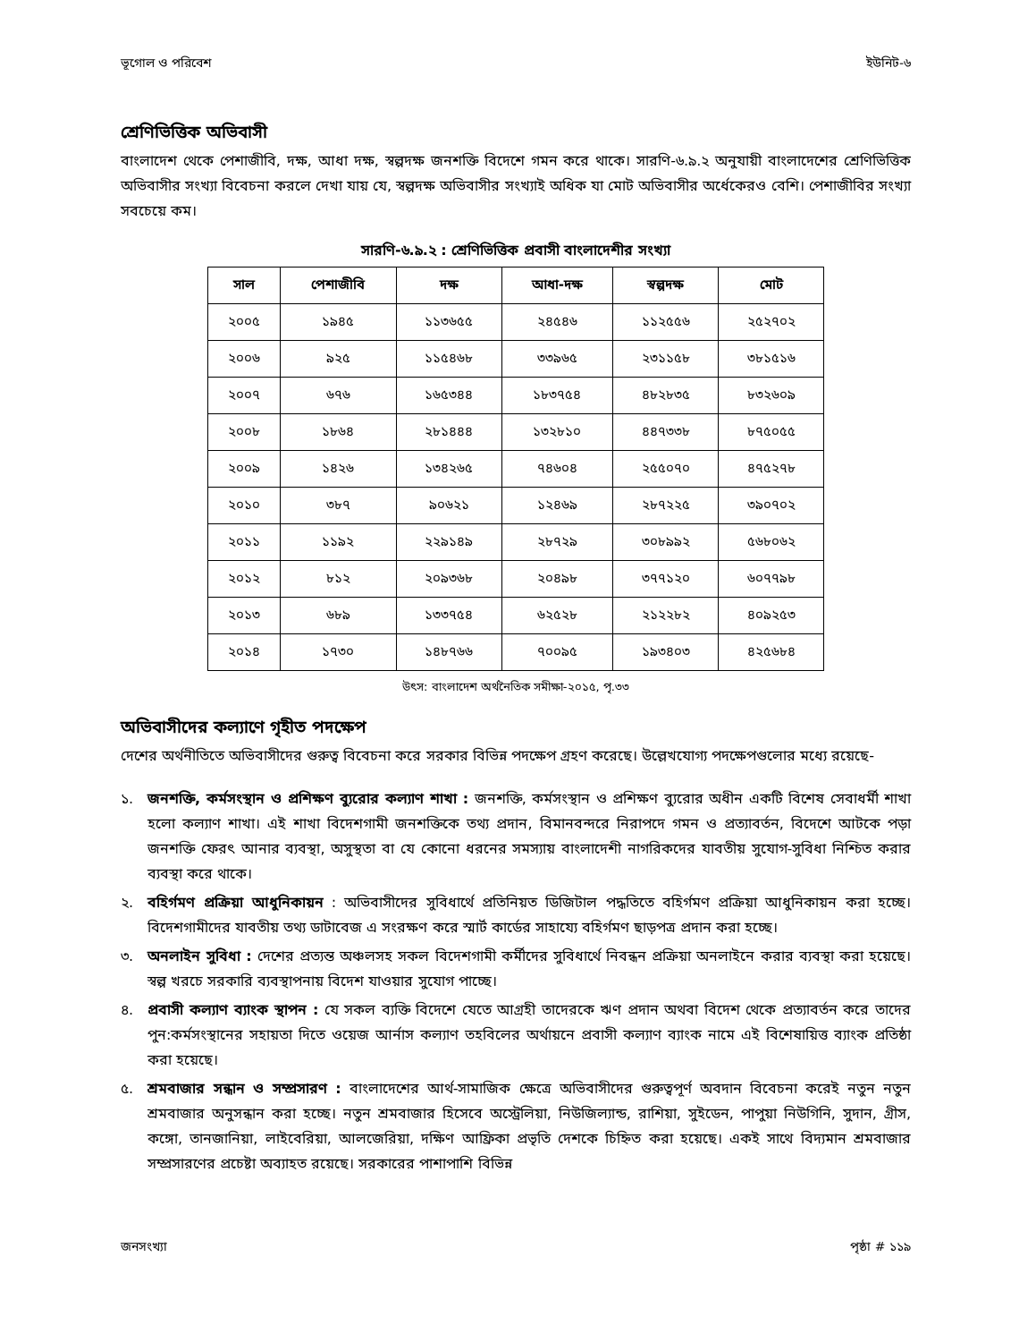ভূগোল ও পরিবেশ ইউনিট-৬
শ্রেণিভিত্তিক অভিবাসী
বাংলাদেশ থেকে পেশাজীবি, দক্ষ, আধা দক্ষ, স্বল্পদক্ষ জনশক্তি বিদেশে গমন করে থাকে। সারণি-৬.৯.২ অনুযায়ী বাংলাদেশের শ্রেণিভিত্তিক অভিবাসীর সংখ্যা বিবেচনা করলে দেখা যায় যে, স্বল্পদক্ষ অভিবাসীর সংখ্যাই অধিক যা মোট অভিবাসীর অর্ধেকেরও বেশি। পেশাজীবির সংখ্যা সবচেয়ে কম।
সারণি-৬.৯.২ : শ্রেণিভিত্তিক প্রবাসী বাংলাদেশীর সংখ্যা
| সাল | পেশাজীবি | দক্ষ | আধা-দক্ষ | স্বল্পদক্ষ | মোট |
| --- | --- | --- | --- | --- | --- |
| ২০০৫ | ১৯৪৫ | ১১৩৬৫৫ | ২৪৫৪৬ | ১১২৫৫৬ | ২৫২৭০২ |
| ২০০৬ | ৯২৫ | ১১৫৪৬৮ | ৩৩৯৬৫ | ২৩১১৫৮ | ৩৮১৫১৬ |
| ২০০৭ | ৬৭৬ | ১৬৫৩৪৪ | ১৮৩৭৫৪ | ৪৮২৮৩৫ | ৮৩২৬০৯ |
| ২০০৮ | ১৮৬৪ | ২৮১৪৪৪ | ১৩২৮১০ | ৪৪৭৩৩৮ | ৮৭৫০৫৫ |
| ২০০৯ | ১৪২৬ | ১৩৪২৬৫ | ৭৪৬০৪ | ২৫৫০৭০ | ৪৭৫২৭৮ |
| ২০১০ | ৩৮৭ | ৯০৬২১ | ১২৪৬৯ | ২৮৭২২৫ | ৩৯০৭০২ |
| ২০১১ | ১১৯২ | ২২৯১৪৯ | ২৮৭২৯ | ৩০৮৯৯২ | ৫৬৮০৬২ |
| ২০১২ | ৮১২ | ২০৯৩৬৮ | ২০৪৯৮ | ৩৭৭১২০ | ৬০৭৭৯৮ |
| ২০১৩ | ৬৮৯ | ১৩৩৭৫৪ | ৬২৫২৮ | ২১২২৮২ | ৪০৯২৫৩ |
| ২০১৪ | ১৭৩০ | ১৪৮৭৬৬ | ৭০০৯৫ | ১৯৩৪০৩ | ৪২৫৬৮৪ |
উৎস: বাংলাদেশ অর্থনৈতিক সমীক্ষা-২০১৫, পৃ.৩৩
অভিবাসীদের কল্যাণে গৃহীত পদক্ষেপ
দেশের অর্থনীতিতে অভিবাসীদের গুরুত্ব বিবেচনা করে সরকার বিভিন্ন পদক্ষেপ গ্রহণ করেছে। উল্লেখযোগ্য পদক্ষেপগুলোর মধ্যে রয়েছে-
১. জনশক্তি, কর্মসংস্থান ও প্রশিক্ষণ ব্যুরোর কল্যাণ শাখা : জনশক্তি, কর্মসংস্থান ও প্রশিক্ষণ ব্যুরোর অধীন একটি বিশেষ সেবাধর্মী শাখা হলো কল্যাণ শাখা। এই শাখা বিদেশগামী জনশক্তিকে তথ্য প্রদান, বিমানবন্দরে নিরাপদে গমন ও প্রত্যাবর্তন, বিদেশে আটকে পড়া জনশক্তি ফেরৎ আনার ব্যবস্থা, অসুস্থতা বা যে কোনো ধরনের সমস্যায় বাংলাদেশী নাগরিকদের যাবতীয় সুযোগ-সুবিধা নিশ্চিত করার ব্যবস্থা করে থাকে।
২. বহির্গমণ প্রক্রিয়া আধুনিকায়ন : অভিবাসীদের সুবিধার্থে প্রতিনিয়ত ডিজিটাল পদ্ধতিতে বহির্গমণ প্রক্রিয়া আধুনিকায়ন করা হচ্ছে। বিদেশগামীদের যাবতীয় তথ্য ডাটাবেজ এ সংরক্ষণ করে স্মার্ট কার্ডের সাহায্যে বহির্গমণ ছাড়পত্র প্রদান করা হচ্ছে।
৩. অনলাইন সুবিধা : দেশের প্রত্যন্ত অঞ্চলসহ সকল বিদেশগামী কর্মীদের সুবিধার্থে নিবন্ধন প্রক্রিয়া অনলাইনে করার ব্যবস্থা করা হয়েছে। স্বল্প খরচে সরকারি ব্যবস্থাপনায় বিদেশ যাওয়ার সুযোগ পাচ্ছে।
৪. প্রবাসী কল্যাণ ব্যাংক স্থাপন : যে সকল ব্যক্তি বিদেশে যেতে আগ্রহী তাদেরকে ঋণ প্রদান অথবা বিদেশ থেকে প্রত্যাবর্তন করে তাদের পুন:কর্মসংস্থানের সহায়তা দিতে ওয়েজ আর্নাস কল্যাণ তহবিলের অর্থায়নে প্রবাসী কল্যাণ ব্যাংক নামে এই বিশেষায়িত্ত ব্যাংক প্রতিষ্ঠা করা হয়েছে।
৫. শ্রমবাজার সন্ধান ও সম্প্রসারণ : বাংলাদেশের আর্থ-সামাজিক ক্ষেত্রে অভিবাসীদের গুরুত্বপূর্ণ অবদান বিবেচনা করেই নতুন নতুন শ্রমবাজার অনুসন্ধান করা হচ্ছে। নতুন শ্রমবাজার হিসেবে অস্ট্রেলিয়া, নিউজিল্যান্ড, রাশিয়া, সুইডেন, পাপুয়া নিউগিনি, সুদান, গ্রীস, কঙ্গো, তানজানিয়া, লাইবেরিয়া, আলজেরিয়া, দক্ষিণ আফ্রিকা প্রভৃতি দেশকে চিহ্নিত করা হয়েছে। একই সাথে বিদ্যমান শ্রমবাজার সম্প্রসারণের প্রচেষ্টা অব্যাহত রয়েছে। সরকারের পাশাপাশি বিভিন্ন
জনসংখ্যা পৃষ্ঠা # ১১৯